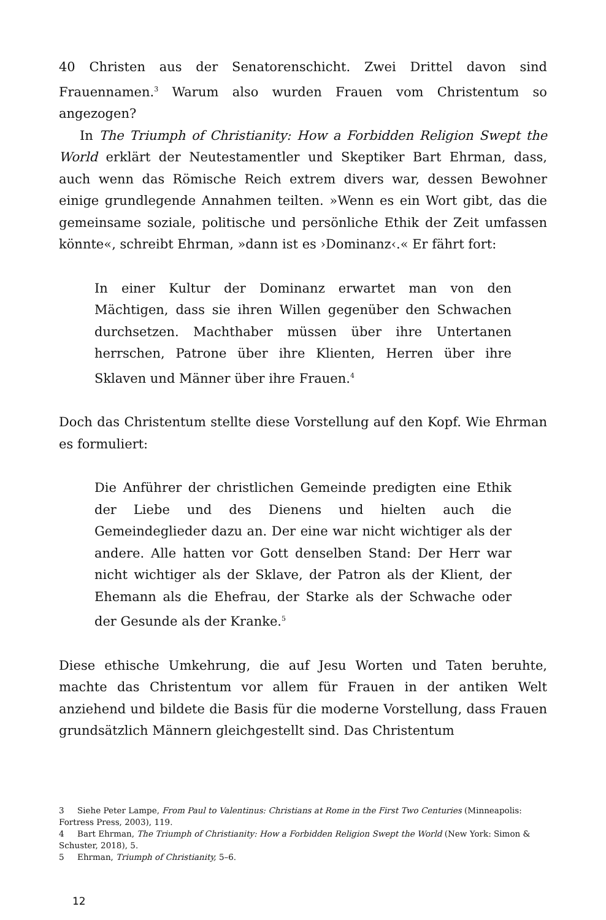40 Christen aus der Senatorenschicht. Zwei Drittel davon sind Frauennamen.<sup>3</sup> Warum also wurden Frauen vom Christentum so angezogen?
In The Triumph of Christianity: How a Forbidden Religion Swept the World erklärt der Neutestamentler und Skeptiker Bart Ehrman, dass, auch wenn das Römische Reich extrem divers war, dessen Bewohner einige grundlegende Annahmen teilten. »Wenn es ein Wort gibt, das die gemeinsame soziale, politische und persönliche Ethik der Zeit umfassen könnte«, schreibt Ehrman, »dann ist es ›Dominanz‹.« Er fährt fort:
In einer Kultur der Dominanz erwartet man von den Mächtigen, dass sie ihren Willen gegenüber den Schwachen durchsetzen. Machthaber müssen über ihre Untertanen herrschen, Patrone über ihre Klienten, Herren über ihre Sklaven und Männer über ihre Frauen.<sup>4</sup>
Doch das Christentum stellte diese Vorstellung auf den Kopf. Wie Ehrman es formuliert:
Die Anführer der christlichen Gemeinde predigten eine Ethik der Liebe und des Dienens und hielten auch die Gemeindeglieder dazu an. Der eine war nicht wichtiger als der andere. Alle hatten vor Gott denselben Stand: Der Herr war nicht wichtiger als der Sklave, der Patron als der Klient, der Ehemann als die Ehefrau, der Starke als der Schwache oder der Gesunde als der Kranke.<sup>5</sup>
Diese ethische Umkehrung, die auf Jesu Worten und Taten beruhte, machte das Christentum vor allem für Frauen in der antiken Welt anziehend und bildete die Basis für die moderne Vorstellung, dass Frauen grundsätzlich Männern gleichgestellt sind. Das Christentum
3 Siehe Peter Lampe, From Paul to Valentinus: Christians at Rome in the First Two Centuries (Minneapolis: Fortress Press, 2003), 119.
4 Bart Ehrman, The Triumph of Christianity: How a Forbidden Religion Swept the World (New York: Simon & Schuster, 2018), 5.
5 Ehrman, Triumph of Christianity, 5–6.
12